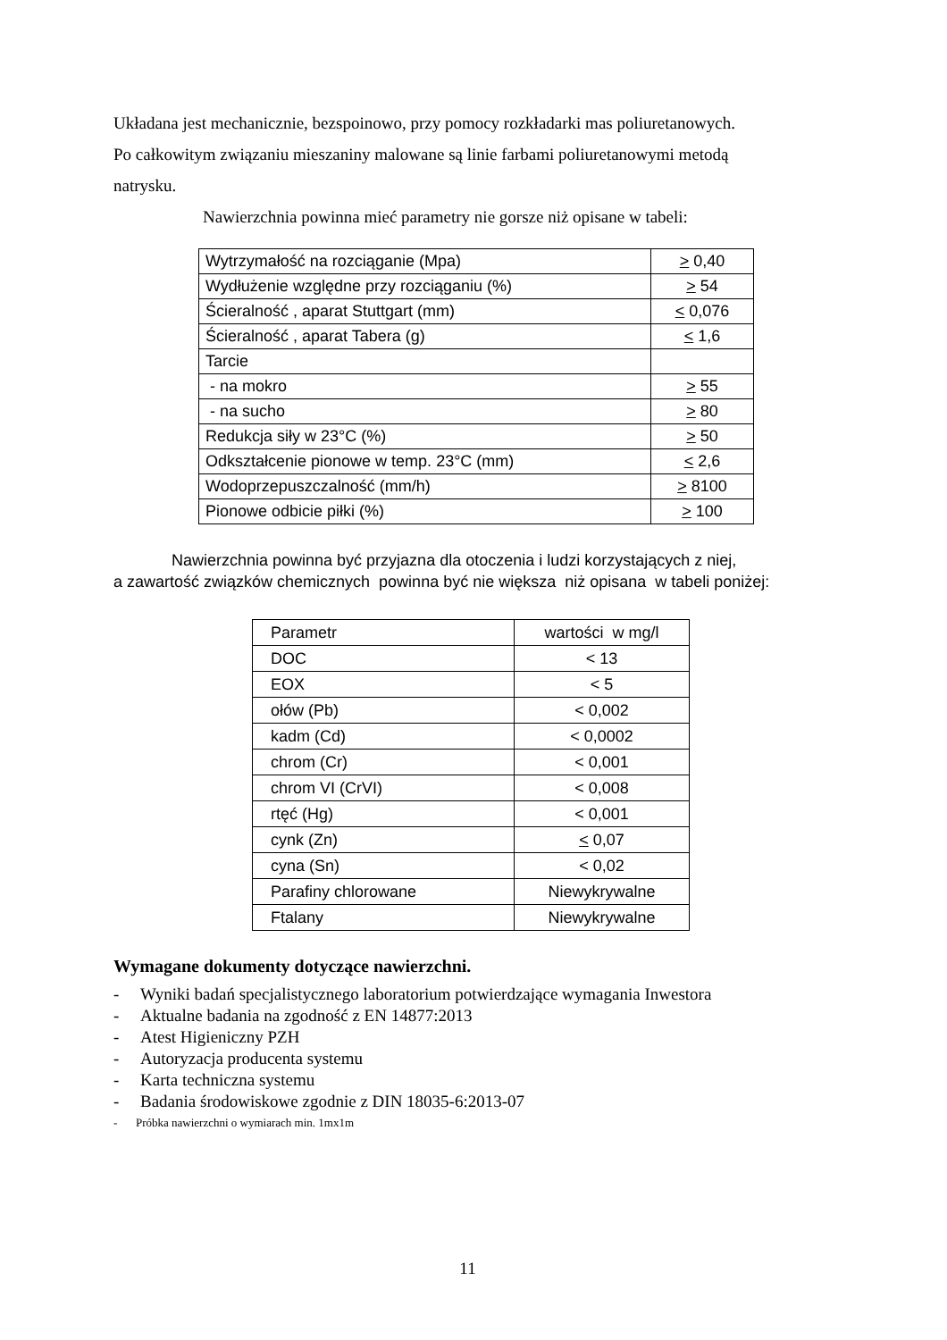Układana jest mechanicznie, bezspoinowo, przy pomocy rozkładarki mas poliuretanowych.
Po całkowitym związaniu mieszaniny malowane są linie farbami poliuretanowymi metodą
natrysku.
Nawierzchnia powinna mieć parametry nie gorsze niż opisane w tabeli:
| Wytrzymałość na rozciąganie (Mpa) | > 0,40 |
| Wydłużenie względne przy rozciąganiu (%) | > 54 |
| Ścieralność , aparat Stuttgart (mm) | < 0,076 |
| Ścieralność , aparat Tabera (g) | < 1,6 |
| Tarcie | |
| - na mokro | > 55 |
| - na sucho | > 80 |
| Redukcja siły w 23°C (%) | > 50 |
| Odkształcenie pionowe w temp. 23°C (mm) | < 2,6 |
| Wodoprzepuszczalność (mm/h) | > 8100 |
| Pionowe odbicie piłki (%) | > 100 |
Nawierzchnia powinna być przyjazna dla otoczenia i ludzi korzystających z niej,
a zawartość związków chemicznych powinna być nie większa niż opisana w tabeli poniżej:
| Parametr | wartości w mg/l |
| DOC | < 13 |
| EOX | < 5 |
| ołów (Pb) | < 0,002 |
| kadm (Cd) | < 0,0002 |
| chrom (Cr) | < 0,001 |
| chrom VI (CrVI) | < 0,008 |
| rtęć (Hg) | < 0,001 |
| cynk (Zn) | < 0,07 |
| cyna (Sn) | < 0,02 |
| Parafiny chlorowane | Niewykrywalne |
| Ftalany | Niewykrywalne |
Wymagane dokumenty dotyczące nawierzchni.
- Wyniki badań specjalistycznego laboratorium potwierdzające wymagania Inwestora
- Aktualne badania na zgodność z EN 14877:2013
- Atest Higieniczny PZH
- Autoryzacja producenta systemu
- Karta techniczna systemu
- Badania środowiskowe zgodnie z DIN 18035-6:2013-07
- Próbka nawierzchni o wymiarach min. 1mx1m
11